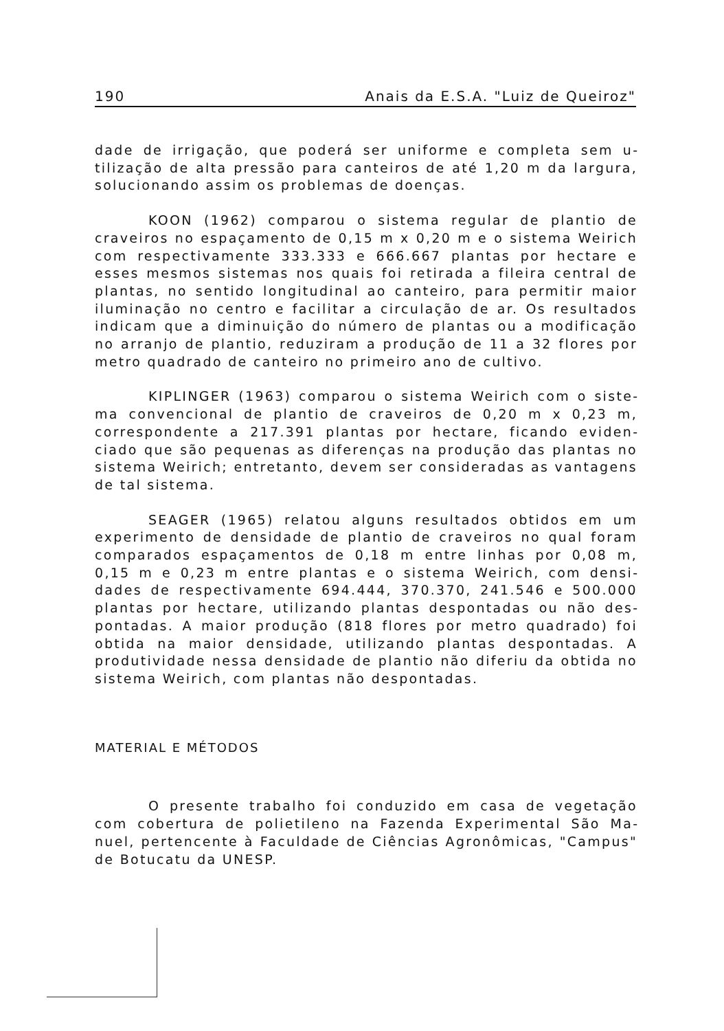190 Anais da E.S.A. "Luiz de Queiroz"
dade de irrigação, que poderá ser uniforme e completa sem u­tilização de alta pressão para canteiros de até 1,20 m da lar­gura, solucionando assim os problemas de doenças.
KOON (1962) comparou o sistema regular de plantio de craveiros no espaçamento de 0,15 m x 0,20 m e o sistema Wei­rich com respectivamente 333.333 e 666.667 plantas por hecta­re e esses mesmos sistemas nos quais foi retirada a fileira cen­tral de plantas, no sentido longitudinal ao canteiro, para per­mitir maior iluminação no centro e facilitar a circulação de ar. Os resultados indicam que a diminuição do número de plan­tas ou a modificação no arranjo de plantio, reduziram a produ­ção de 11 a 32 flores por metro quadrado de canteiro no pri­meiro ano de cultivo.
KIPLINGER (1963) comparou o sistema Weirich com o siste­ma convencional de plantio de craveiros de 0,20 m x 0,23 m, correspondente a 217.391 plantas por hectare, ficando eviden­ciado que são pequenas as diferenças na produção das plantas no sistema Weirich; entretanto, devem ser consideradas as van­tagens de tal sistema.
SEAGER (1965) relatou alguns resultados obtidos em um experimento de densidade de plantio de craveiros no qual fo­ram comparados espaçamentos de 0,18 m entre linhas por 0,08 m, 0,15 m e 0,23 m entre plantas e o sistema Weirich, com densi­dades de respectivamente 694.444, 370.370, 241.546 e 500.000 plantas por hectare, utilizando plantas despontadas ou não des­pontadas. A maior produção (818 flores por metro quadrado) foi obtida na maior densidade, utilizando plantas despontadas. A produtividade nessa densidade de plantio não diferiu da obti­da no sistema Weirich, com plantas não despontadas.
MATERIAL E MÉTODOS
O presente trabalho foi conduzido em casa de vegetação com cobertura de polietileno na Fazenda Experimental São Ma­nuel, pertencente à Faculdade de Ciências Agronômicas, "Cam­pus" de Botucatu da UNESP.